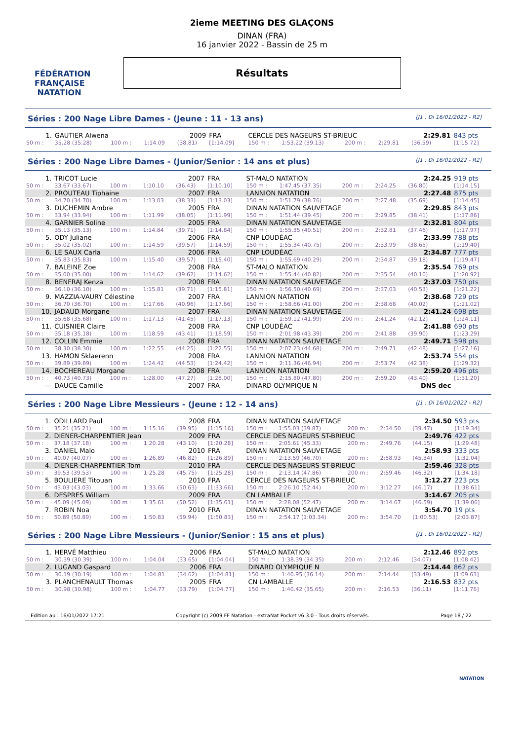FÉDÉRATION FRANÇAISE
NATATION
2ieme MEETING DES GLAÇONS
DINAN (FRA)
16 janvier 2022 - Bassin de 25 m
Résultats
Séries : 200 Nage Libre Dames - (Jeune : 11 - 13 ans) [J1 : Di 16/01/2022 - R2]
| 1. | GAUTIER Alwena | | | 2009 | FRA | CERCLE DES NAGEURS ST-BRIEUC | | | | 2:29.81 | | 843 pts |
| 50 m : | 35.28 (35.28) | 100 m : | 1:14.09 | (38.81) | [1:14.09] | 150 m : | 1:53.22 (39.13) | 200 m : | 2:29.81 | (36.59) | | [1:15.72] |
Séries : 200 Nage Libre Dames - (Junior/Senior : 14 ans et plus) [J1 : Di 16/01/2022 - R2]
| 1. | TRICOT Lucie | | | 2007 | FRA | ST-MALO NATATION | | | | 2:24.25 | | 919 pts |
| 50 m : | 33.67 (33.67) | 100 m : | 1:10.10 | (36.43) | [1:10.10] | 150 m : | 1:47.45 (37.35) | 200 m : | 2:24.25 | (36.80) | | [1:14.15] |
| 2. | PROUTEAU Tiphaine | | | 2007 | FRA | LANNION NATATION | | | | 2:27.48 | | 875 pts |
| 50 m : | 34.70 (34.70) | 100 m : | 1:13.03 | (38.33) | [1:13.03] | 150 m : | 1:51.79 (38.76) | 200 m : | 2:27.48 | (35.69) | | [1:14.45] |
| 3. | DUCHEMIN Ambre | | | 2005 | FRA | DINAN NATATION SAUVETAGE | | | | 2:29.85 | | 843 pts |
| 50 m : | 33.94 (33.94) | 100 m : | 1:11.99 | (38.05) | [1:11.99] | 150 m : | 1:51.44 (39.45) | 200 m : | 2:29.85 | (38.41) | | [1:17.86] |
| 4. | GARNIER Soline | | | 2005 | FRA | DINAN NATATION SAUVETAGE | | | | 2:32.81 | | 804 pts |
| 50 m : | 35.13 (35.13) | 100 m : | 1:14.84 | (39.71) | [1:14.84] | 150 m : | 1:55.35 (40.51) | 200 m : | 2:32.81 | (37.46) | | [1:17.97] |
| 5. | ODY Juliane | | | 2006 | FRA | CNP LOUDÉAC | | | | 2:33.99 | | 788 pts |
| 50 m : | 35.02 (35.02) | 100 m : | 1:14.59 | (39.57) | [1:14.59] | 150 m : | 1:55.34 (40.75) | 200 m : | 2:33.99 | (38.65) | | [1:19.40] |
| 6. | LE SAUX Carla | | | 2006 | FRA | CNP LOUDÉAC | | | | 2:34.87 | | 777 pts |
| 50 m : | 35.83 (35.83) | 100 m : | 1:15.40 | (39.57) | [1:15.40] | 150 m : | 1:55.69 (40.29) | 200 m : | 2:34.87 | (39.18) | | [1:19.47] |
| 7. | BALEINE Zoe | | | 2008 | FRA | ST-MALO NATATION | | | | 2:35.54 | | 769 pts |
| 50 m : | 35.00 (35.00) | 100 m : | 1:14.62 | (39.62) | [1:14.62] | 150 m : | 1:55.44 (40.82) | 200 m : | 2:35.54 | (40.10) | | [1:20.92] |
| 8. | BENFRAJ Kenza | | | 2008 | FRA | DINAN NATATION SAUVETAGE | | | | 2:37.03 | | 750 pts |
| 50 m : | 36.10 (36.10) | 100 m : | 1:15.81 | (39.71) | [1:15.81] | 150 m : | 1:56.50 (40.69) | 200 m : | 2:37.03 | (40.53) | | [1:21.22] |
| 9. | MAZZIA-VAURY Célestine | | | 2007 | FRA | LANNION NATATION | | | | 2:38.68 | | 729 pts |
| 50 m : | 36.70 (36.70) | 100 m : | 1:17.66 | (40.96) | [1:17.66] | 150 m : | 1:58.66 (41.00) | 200 m : | 2:38.68 | (40.02) | | [1:21.02] |
| 10. | JADAUD Morgane | | | 2007 | FRA | DINAN NATATION SAUVETAGE | | | | 2:41.24 | | 698 pts |
| 50 m : | 35.68 (35.68) | 100 m : | 1:17.13 | (41.45) | [1:17.13] | 150 m : | 1:59.12 (41.99) | 200 m : | 2:41.24 | (42.12) | | [1:24.11] |
| 11. | CUISNIER Claire | | | 2008 | FRA | CNP LOUDÉAC | | | | 2:41.88 | | 690 pts |
| 50 m : | 35.18 (35.18) | 100 m : | 1:18.59 | (43.41) | [1:18.59] | 150 m : | 2:01.98 (43.39) | 200 m : | 2:41.88 | (39.90) | | [1:23.29] |
| 12. | COLLIN Emmie | | | 2008 | FRA | DINAN NATATION SAUVETAGE | | | | 2:49.71 | | 598 pts |
| 50 m : | 38.30 (38.30) | 100 m : | 1:22.55 | (44.25) | [1:22.55] | 150 m : | 2:07.23 (44.68) | 200 m : | 2:49.71 | (42.48) | | [1:27.16] |
| 13. | HAMON Sklaerenn | | | 2008 | FRA | LANNION NATATION | | | | 2:53.74 | | 554 pts |
| 50 m : | 39.89 (39.89) | 100 m : | 1:24.42 | (44.53) | [1:24.42] | 150 m : | 2:11.36 (46.94) | 200 m : | 2:53.74 | (42.38) | | [1:29.32] |
| 14. | BOCHEREAU Morgane | | | 2008 | FRA | LANNION NATATION | | | | 2:59.20 | | 496 pts |
| 50 m : | 40.73 (40.73) | 100 m : | 1:28.00 | (47.27) | [1:28.00] | 150 m : | 2:15.80 (47.80) | 200 m : | 2:59.20 | (43.40) | | [1:31.20] |
| --- | DAUCE Camille | | | 2007 | FRA | DINARD OLYMPIQUE N | | | | DNS dec | | |
Séries : 200 Nage Libre Messieurs - (Jeune : 12 - 14 ans) [J1 : Di 16/01/2022 - R2]
| 1. | ODILLARD Paul | | | 2008 | FRA | DINAN NATATION SAUVETAGE | | | | 2:34.50 | | 593 pts |
| 50 m : | 35.21 (35.21) | 100 m : | 1:15.16 | (39.95) | [1:15.16] | 150 m : | 1:55.03 (39.87) | 200 m : | 2:34.50 | (39.47) | | [1:19.34] |
| 2. | DIENER-CHARPENTIER Jean | | | 2009 | FRA | CERCLE DES NAGEURS ST-BRIEUC | | | | 2:49.76 | | 422 pts |
| 50 m : | 37.18 (37.18) | 100 m : | 1:20.28 | (43.10) | [1:20.28] | 150 m : | 2:05.61 (45.33) | 200 m : | 2:49.76 | (44.15) | | [1:29.48] |
| 3. | DANIEL Malo | | | 2010 | FRA | DINAN NATATION SAUVETAGE | | | | 2:58.93 | | 333 pts |
| 50 m : | 40.07 (40.07) | 100 m : | 1:26.89 | (46.82) | [1:26.89] | 150 m : | 2:13.59 (46.70) | 200 m : | 2:58.93 | (45.34) | | [1:32.04] |
| 4. | DIENER-CHARPENTIER Tom | | | 2010 | FRA | CERCLE DES NAGEURS ST-BRIEUC | | | | 2:59.46 | | 328 pts |
| 50 m : | 39.53 (39.53) | 100 m : | 1:25.28 | (45.75) | [1:25.28] | 150 m : | 2:13.14 (47.86) | 200 m : | 2:59.46 | (46.32) | | [1:34.18] |
| 5. | BOULIERE Titouan | | | 2010 | FRA | CERCLE DES NAGEURS ST-BRIEUC | | | | 3:12.27 | | 223 pts |
| 50 m : | 43.03 (43.03) | 100 m : | 1:33.66 | (50.63) | [1:33.66] | 150 m : | 2:26.10 (52.44) | 200 m : | 3:12.27 | (46.17) | | [1:38.61] |
| 6. | DESPRES William | | | 2009 | FRA | CN LAMBALLE | | | | 3:14.67 | | 205 pts |
| 50 m : | 45.09 (45.09) | 100 m : | 1:35.61 | (50.52) | [1:35.61] | 150 m : | 2:28.08 (52.47) | 200 m : | 3:14.67 | (46.59) | | [1:39.06] |
| 7. | ROBIN Noa | | | 2010 | FRA | DINAN NATATION SAUVETAGE | | | | 3:54.70 | | 19 pts |
| 50 m : | 50.89 (50.89) | 100 m : | 1:50.83 | (59.94) | [1:50.83] | 150 m : | 2:54.17 (1:03.34) | 200 m : | 3:54.70 | (1:00.53) | | [2:03.87] |
Séries : 200 Nage Libre Messieurs - (Junior/Senior : 15 ans et plus) [J1 : Di 16/01/2022 - R2]
| 1. | HERVÉ Matthieu | | | 2006 | FRA | ST-MALO NATATION | | | | 2:12.46 | | 892 pts |
| 50 m : | 30.39 (30.39) | 100 m : | 1:04.04 | (33.65) | [1:04.04] | 150 m : | 1:38.39 (34.35) | 200 m : | 2:12.46 | (34.07) | | [1:08.42] |
| 2. | LUGAND Gaspard | | | 2006 | FRA | DINARD OLYMPIQUE N | | | | 2:14.44 | | 862 pts |
| 50 m : | 30.19 (30.19) | 100 m : | 1:04.81 | (34.62) | [1:04.81] | 150 m : | 1:40.95 (36.14) | 200 m : | 2:14.44 | (33.49) | | [1:09.63] |
| 3. | PLANCHENAULT Thomas | | | 2005 | FRA | CN LAMBALLE | | | | 2:16.53 | | 832 pts |
| 50 m : | 30.98 (30.98) | 100 m : | 1:04.77 | (33.79) | [1:04.77] | 150 m : | 1:40.42 (35.65) | 200 m : | 2:16.53 | (36.11) | | [1:11.76] |
Edition au : 16/01/2022 17:21 Copyright (c) 2009 FF Natation - extraNat Pocket v6.3.0 - Tous droits réservés. Page 18 / 22
NATATION